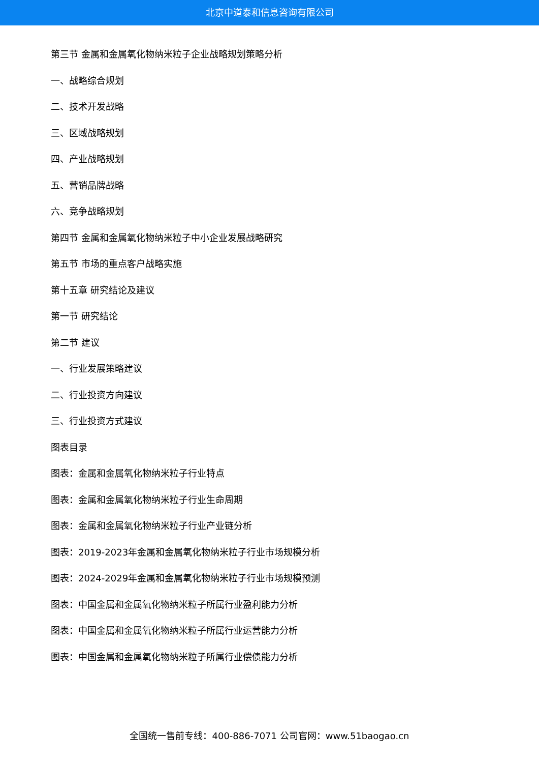北京中道泰和信息咨询有限公司
第三节 金属和金属氧化物纳米粒子企业战略规划策略分析
一、战略综合规划
二、技术开发战略
三、区域战略规划
四、产业战略规划
五、营销品牌战略
六、竞争战略规划
第四节 金属和金属氧化物纳米粒子中小企业发展战略研究
第五节 市场的重点客户战略实施
第十五章 研究结论及建议
第一节 研究结论
第二节 建议
一、行业发展策略建议
二、行业投资方向建议
三、行业投资方式建议
图表目录
图表：金属和金属氧化物纳米粒子行业特点
图表：金属和金属氧化物纳米粒子行业生命周期
图表：金属和金属氧化物纳米粒子行业产业链分析
图表：2019-2023年金属和金属氧化物纳米粒子行业市场规模分析
图表：2024-2029年金属和金属氧化物纳米粒子行业市场规模预测
图表：中国金属和金属氧化物纳米粒子所属行业盈利能力分析
图表：中国金属和金属氧化物纳米粒子所属行业运营能力分析
图表：中国金属和金属氧化物纳米粒子所属行业偿债能力分析
全国统一售前专线：400-886-7071 公司官网：www.51baogao.cn